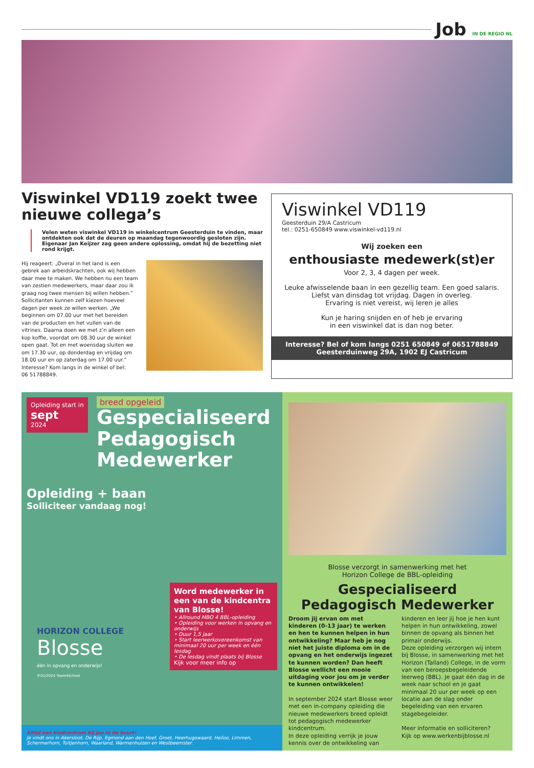Job IN DE REGIO NL
Viswinkel VD119 zoekt twee nieuwe collega’s
Velen weten viswinkel VD119 in winkelcentrum Geesterduin te vinden, maar ontdekten ook dat de deuren op maandag tegenwoordig gesloten zijn. Eigenaar Jan Keijzer zag geen andere oplossing, omdat hij de bezetting niet rond krijgt.
Hij reageert: „Overal in het land is een gebrek aan arbeidskrachten, ook wij hebben daar mee te maken. We hebben nu een team van zestien medewerkers, maar daar zou ik graag nog twee mensen bij willen hebben.” Sollicitanten kunnen zelf kiezen hoeveel dagen per week ze willen werken. „We beginnen om 07.00 uur met het bereiden van de producten en het vullen van de vitrines. Daarna doen we met z’n alleen een kop koffie, voordat om 08.30 uur de winkel open gaat. Tot en met woensdag sluiten we om 17.30 uur, op donderdag en vrijdag om 18.00 uur en op zaterdag om 17.00 uur.”
Interesse? Kom langs in de winkel of bel:
06 51788849.
Viswinkel VD119
Geesterduin 29/A Castricum
tel.: 0251-650849 www.viswinkel-vd119.nl
Wij zoeken een
enthousiaste medewerk(st)er
Voor 2, 3, 4 dagen per week.
Leuke afwisselende baan in een gezellig team. Een goed salaris.
Liefst van dinsdag tot vrijdag. Dagen in overleg.
Ervaring is niet vereist, wij leren je alles
Kun je haring snijden en of heb je ervaring
in een viswinkel dat is dan nog beter.
Interesse? Bel of kom langs 0251 650849 of 0651788849
Geesterduinweg 29A, 1902 EJ Castricum
Opleiding start in
sept
2024 breed opgeleid
Gespecialiseerd
Pedagogisch
Medewerker
Opleiding + baan
Solliciteer vandaag nog!
Word medewerker in een van de kindcentra van Blosse!
• Allround MBO 4 BBL-opleiding
• Opleiding voor werken in opvang en onderwijs
• Duur 1,5 jaar
• Start leerwerkovereenkomst van minimaal 20 uur per week en één lesdag
• De lesdag vindt plaats bij Blosse
Kijk voor meer info op
HORIZON COLLEGE
Blosse
één in opvang en onderwijs!
©02/2024 Team4School
Altijd een kindcentrum bij jou in de buurt!
Je vindt ons in Akersloot, De Rijp, Egmond aan den Hoef, Groet, Heerhugowaard, Heiloo, Limmen, Schermerhorn, Tuitjenhorn, Waarland, Warmenhuizen en Westbeemster.
Blosse verzorgt in samenwerking met het
Horizon College de BBL-opleiding
Gespecialiseerd
Pedagogisch Medewerker
Droom jij ervan om met kinderen (0-13 jaar) te werken en hen te kunnen helpen in hun ontwikkeling? Maar heb je nog niet het juiste diploma om in de opvang en het onderwijs ingezet te kunnen worden? Dan heeft Blosse wellicht een mooie uitdaging voor jou om je verder te kunnen ontwikkelen!
In september 2024 start Blosse weer met een in-company opleiding die nieuwe medewerkers breed opleidt tot pedagogisch medewerker kindcentrum.
In deze opleiding verrijk je jouw kennis over de ontwikkeling van kinderen en leer jij hoe je hen kunt helpen in hun ontwikkeling, zowel binnen de opvang als binnen het primair onderwijs.
Deze opleiding verzorgen wij intern bij Blosse, in samenwerking met het Horizon (Talland) College, in de vorm van een beroepsbegeleidende leerweg (BBL). Je gaat één dag in de week naar school en je gaat minimaal 20 uur per week op een locatie aan de slag onder begeleiding van een ervaren stagebegeleider.
Meer informatie en solliciteren?
Kijk op www.werkenbijblosse.nl